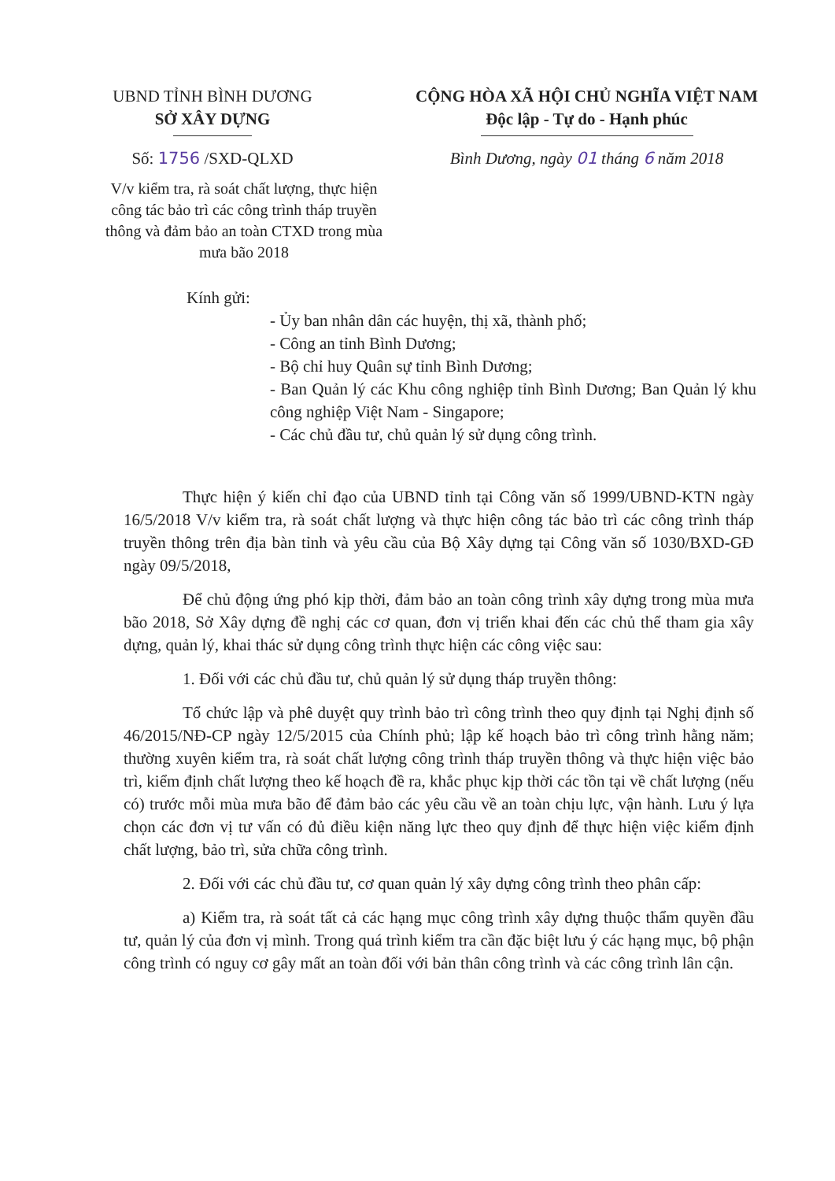UBND TỈNH BÌNH DƯƠNG
SỞ XÂY DỰNG
Số: 1756 /SXD-QLXD
CỘNG HÒA XÃ HỘI CHỦ NGHĨA VIỆT NAM
Độc lập - Tự do - Hạnh phúc
Bình Dương, ngày 01 tháng 6 năm 2018
V/v kiểm tra, rà soát chất lượng, thực hiện công tác bảo trì các công trình tháp truyền thông và đảm bảo an toàn CTXD trong mùa mưa bão 2018
Kính gửi:
- Ủy ban nhân dân các huyện, thị xã, thành phố;
- Công an tỉnh Bình Dương;
- Bộ chỉ huy Quân sự tỉnh Bình Dương;
- Ban Quản lý các Khu công nghiệp tỉnh Bình Dương; Ban Quản lý khu công nghiệp Việt Nam - Singapore;
- Các chủ đầu tư, chủ quản lý sử dụng công trình.
Thực hiện ý kiến chỉ đạo của UBND tỉnh tại Công văn số 1999/UBND-KTN ngày 16/5/2018 V/v kiểm tra, rà soát chất lượng và thực hiện công tác bảo trì các công trình tháp truyền thông trên địa bàn tỉnh và yêu cầu của Bộ Xây dựng tại Công văn số 1030/BXD-GĐ ngày 09/5/2018,
Để chủ động ứng phó kịp thời, đảm bảo an toàn công trình xây dựng trong mùa mưa bão 2018, Sở Xây dựng đề nghị các cơ quan, đơn vị triển khai đến các chủ thể tham gia xây dựng, quản lý, khai thác sử dụng công trình thực hiện các công việc sau:
1. Đối với các chủ đầu tư, chủ quản lý sử dụng tháp truyền thông:
Tổ chức lập và phê duyệt quy trình bảo trì công trình theo quy định tại Nghị định số 46/2015/NĐ-CP ngày 12/5/2015 của Chính phủ; lập kế hoạch bảo trì công trình hằng năm; thường xuyên kiểm tra, rà soát chất lượng công trình tháp truyền thông và thực hiện việc bảo trì, kiểm định chất lượng theo kế hoạch đề ra, khắc phục kịp thời các tồn tại về chất lượng (nếu có) trước mỗi mùa mưa bão để đảm bảo các yêu cầu về an toàn chịu lực, vận hành. Lưu ý lựa chọn các đơn vị tư vấn có đủ điều kiện năng lực theo quy định để thực hiện việc kiểm định chất lượng, bảo trì, sửa chữa công trình.
2. Đối với các chủ đầu tư, cơ quan quản lý xây dựng công trình theo phân cấp:
a) Kiểm tra, rà soát tất cả các hạng mục công trình xây dựng thuộc thẩm quyền đầu tư, quản lý của đơn vị mình. Trong quá trình kiểm tra cần đặc biệt lưu ý các hạng mục, bộ phận công trình có nguy cơ gây mất an toàn đối với bản thân công trình và các công trình lân cận.